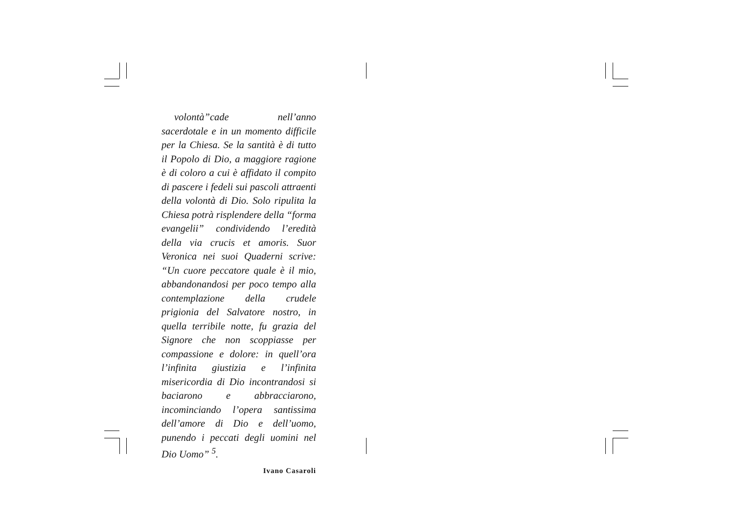volontà”cade nell’anno sacerdotale e in un momento difficile per la Chiesa. Se la santità è di tutto il Popolo di Dio, a maggiore ragione è di coloro a cui è affidato il compito di pascere i fedeli sui pascoli attraenti della volontà di Dio. Solo ripulita la Chiesa potrà risplendere della “forma evangelii” condividendo l’eredità della via crucis et amoris. Suor Veronica nei suoi Quaderni scrive: “Un cuore peccatore quale è il mio, abbandonandosi per poco tempo alla contemplazione della crudele prigionia del Salvatore nostro, in quella terribile notte, fu grazia del Signore che non scoppiasse per compassione e dolore: in quell’ora l’infinita giustizia e l’infinita misericordia di Dio incontrandosi si baciarono e abbracciarono, incominciando l’opera santissima dell’amore di Dio e dell’uomo, punendo i peccati degli uomini nel Dio Uomo” <sup>5</sup>.
Ivano Casaroli